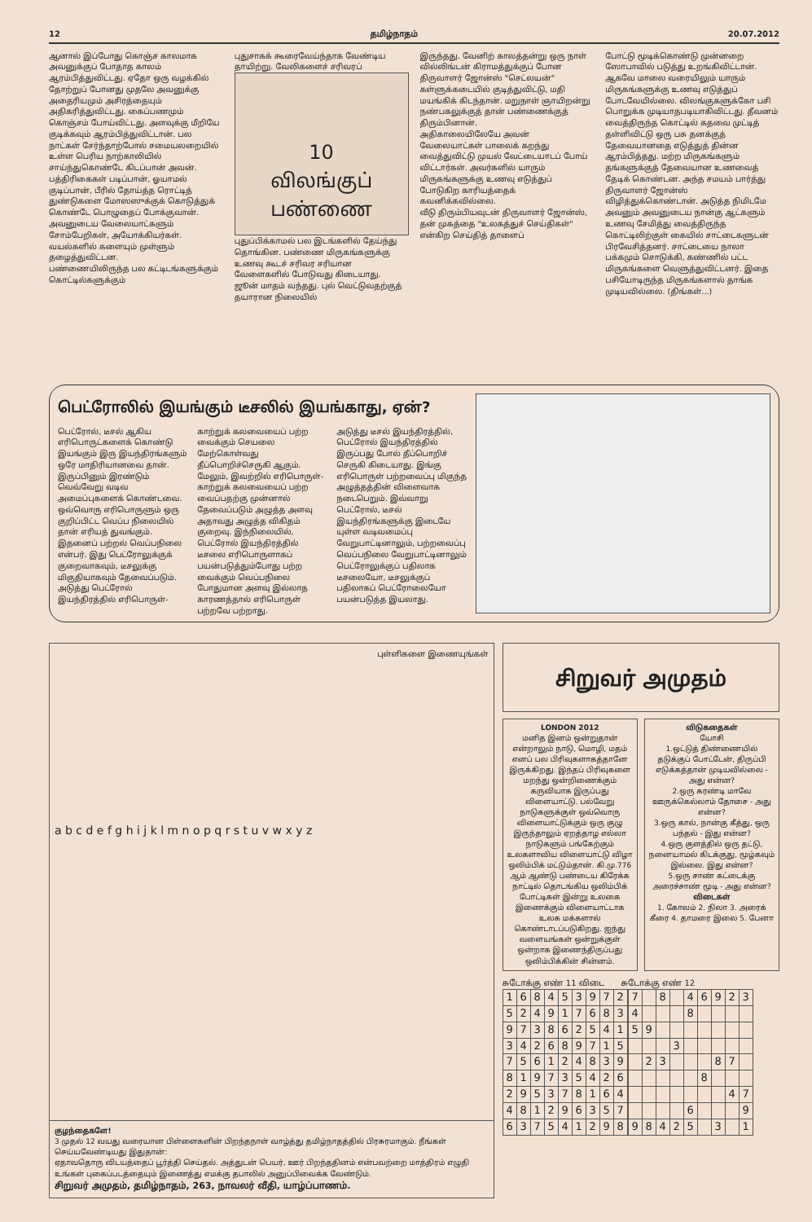12 தமிழ்நாதம் 20.07.2012
ஆனால் இப்போது கொஞ்ச காலமாக அவனுக்குப் போதாத காலம் ஆரம்பித்துவிட்டது. ஏதோ ஒரு வழக்கில் தோற்றுப் போனது முதலே அவனுக்கு அதைரியமும் அசிரத்தையும் அதிகரித்துவிட்டது. கைப்பணமும் கொஞ்சம் போய்விட்டது. அளவுக்கு மீறியே குடிக்கவும் ஆரம்பித்துவிட்டான். பல நாட்கள் சேர்ந்தாற்போல் சமையலறையில் உள்ள பெரிய நாற்காலியில் சாய்ந்துகொண்டே கிடப்பான் அவன்.
பத்திரிகைகள் படிப்பான், ஓயாமல் குடிப்பான், பீரில் தோய்த்த ரொட்டித் துண்டுகளை மோஸஸுக்குக் கொடுத்துக் கொண்டே பொழுதைப் போக்குவான். அவனுடைய வேலையாட்களும் சோம்பேறிகள், அயோக்கியர்கள். வயல்களில் களையும் முள்ளும் தழைத்துவிட்டன.
பண்ணையிலிருந்த பல கட்டிடங்களுக்கும் கொட்டில்களுக்கும்
புதுசாகக் கூரைவேய்ந்தாக வேண்டிய தாயிற்று. வேலிகளைச் சரிவரப்
10
விலங்குப் பண்ணை
புதுப்பிக்காமல் பல இடங்களில் தேய்ந்து தொங்கின. பண்ணை மிருகங்களுக்கு உணவு கூடச் சரிவர சரியான வேளைகளில் போடுவது கிடையாது.
ஜூன் மாதம் வந்தது. புல் வெட்டுவதற்குத் தயாரான நிலையில்
இருந்தது. வேனிற் காலத்தன்று ஒரு நாள் வில்லிங்டன் கிராமத்துக்குப் போன திருவாளர் ஜோன்ஸ் "செட்லயன்" கள்ளுக்கடையில் குடித்துவிட்டு, மதி மயங்கிக் கிடந்தான். மறுநாள் ஞாயிறன்று நண்பகலுக்குத் தான் பண்ணைக்குத் திரும்பினான்.
அதிகாலையிலேயே அவன் வேலையாட்கள் பாலைக் கறந்து வைத்துவிட்டு முயல் வேட்டையாடப் போய் விட்டார்கள். அவர்களில் யாரும் மிருகங்களுக்கு உணவு எடுத்துப் போடுகிற காரியத்தைக் கவனிக்கவில்லை.
வீடு திரும்பியவுடன் திருவாளர் ஜோன்ஸ், தன் முகத்தை "உலகத்துச் செய்திகள்" என்கிற செய்தித் தாளைப்
போட்டு மூடிக்கொண்டு முன்னறை ஸோபாவில் படுத்து உறங்கிவிட்டான்.
ஆகவே மாலை வரையிலும் யாரும் மிருகங்களுக்கு உணவு எடுத்துப் போடவேயில்லை. விலங்குகளுக்கோ பசி பொறுக்க முடியாதபடியாகிவிட்டது. தீவனம் வைத்திருந்த கொட்டில் கதவை முட்டித் தள்ளிவிட்டு ஒரு பசு தனக்குத் தேவையானதை எடுத்துத் தின்ன ஆரம்பித்தது. மற்ற மிருகங்களும் தங்களுக்குத் தேவையான உணவைத் தேடிக் கொண்டன. அந்த சமயம் பார்த்து திருவாளர் ஜோன்ஸ் விழித்துக்கொண்டான். அடுத்த நிமிடமே அவனும் அவனுடைய நான்கு ஆட்களும் உணவு சேமித்து வைத்திருந்த கொட்டிலிற்குள் கையில் சாட்டைகளுடன் பிரவேசித்தனர். சாட்டையை நாலா பக்கமும் சொடுக்கி, கண்ணில் பட்ட மிருகங்களை வெளுத்துவிட்டனர். இதை பசியோடிருந்த மிருகங்களால் தாங்க முடியவில்லை. (திங்கள்...)
பெட்ரோலில் இயங்கும் டீசலில் இயங்காது, ஏன்?
பெட்ரோல், டீசல் ஆகிய எரிபொருட்களைக் கொண்டு இயங்கும் இரு இயந்திரங்களும் ஒரே மாதிரியானவை தான். இருப்பினும் இரண்டும் வெவ்வேறு வடிவ அமைப்புகளைக் கொண்டவை. ஒவ்வொரு எரிபொருளும் ஒரு குறிப்பிட்ட வெப்ப நிலையில் தான் எரியத் துவங்கும். இதனைப் பற்றல் வெப்பநிலை என்பர். இது பெட்ரோலுக்குக் குறைவாகவும், டீசலுக்கு மிகுதியாகவும் தேவைப்படும்.
அடுத்து பெட்ரோல் இயந்திரத்தில் எரிபொருள்-
காற்றுக் கலவையைப் பற்ற வைக்கும் செயலை மேற்கொள்வது தீப்பொறிச்செருகி ஆகும். மேலும், இவற்றில் எரிபொருள்-காற்றுக் கலவையைப் பற்ற வைப்பதற்கு முன்னால் தேவைப்படும் அழுத்த அளவு அதாவது அழுத்த விகிதம் குறைவு. இந்நிலையில், பெட்ரோல் இயந்திரத்தில் டீசலை எரிபொருளாகப் பயன்படுத்தும்போது பற்ற வைக்கும் வெப்பநிலை போதுமான அளவு இல்லாத காரணத்தால் எரிபொருள் பற்றவே பற்றாது.
அடுத்து டீசல் இயந்திரத்தில், பெட்ரோல் இயந்திரத்தில் இருப்பது போல் தீப்பொறிச் செருகி கிடையாது. இங்கு எரிபொருள் பற்றவைப்பு மிகுந்த அழுத்தத்தின் விளைவாக நடைபெறும். இவ்வாறு பெட்ரோல், டீசல் இயந்திரங்களுக்கு இடையே யுள்ள வடிவமைப்பு வேறுபாட்டினாலும், பற்றவைப்பு வெப்பநிலை வேறுபாட்டினாலும் பெட்ரோலுக்குப் பதிலாக டீசலையோ, டீசலுக்குப் பதிலாகப் பெட்ரோலையோ பயன்படுத்த இயலாது.
புள்ளிகளை இணையுங்கள்
a b c d e f g h i j k l m n o p q r s t u v w x y z
குழந்தைகளே!
3 முதல் 12 வயது வரையான பிள்ளைகளின் பிறந்தநாள் வாழ்த்து தமிழ்நாதத்தில் பிரசுரமாகும். நீங்கள் செய்யவேண்டியது இதுதான்:
ஏதாவதொரு விடயத்தைப் பூர்த்தி செய்தல். அத்துடன் பெயர், ஊர் பிறந்ததினம் என்பவற்றை மாத்திரம் எழுதி உங்கள் புகைப்படத்தையும் இணைத்து எமக்கு தபாலில் அனுப்பிவைக்க வேண்டும்.
சிறுவர் அமுதம், தமிழ்நாதம், 263, நாவலர் வீதி, யாழ்ப்பாணம்.
சிறுவர் அமுதம்
LONDON 2012
மனித இனம் ஒன்றுதான் என்றாலும் நாடு, மொழி, மதம் எனப் பல பிரிவுகளாகத்தானே இருக்கிறது. இந்தப் பிரிவுகளை மறந்து ஒன்றிணைக்கும் கருவியாக இருப்பது விளையாட்டு. பல்வேறு நாடுகளுக்குள் ஒவ்வொரு விளையாட்டுக்கும் ஒரு குழு இருந்தாலும் ஏறத்தாழ எல்லா நாடுகளும் பங்கேற்கும் உலகளாவிய விளையாட்டு விழா ஒலிம்பிக் மட்டும்தான். கி.மு.776 ஆம் ஆண்டு பண்டைய கிரேக்க நாட்டில் தொடங்கிய ஒலிம்பிக் போட்டிகள் இன்று உலகை இணைக்கும் விளையாட்டாக உலக மக்களால் கொண்டாடப்படுகிறது. ஐந்து வளையங்கள் ஒன்றுக்குள் ஒன்றாக இணைந்திருப்பது ஒலிம்பிக்கின் சின்னம்.
விடுகதைகள்
யோசி
1.ஒட்டுத் திண்ணையில் தடுக்குப் போட்டேன், திருப்பி எடுக்கத்தான் முடியவில்லை - அது என்ன?
2.ஒரு கரண்டி மாவே ஊருக்கெல்லாம் தோசை - அது என்ன?
3.ஒரு கால், நான்கு கீத்து, ஒரு பந்தல் - இது என்ன?
4.ஒரு குளத்தில் ஒரு தட்டு, நனையாமல் கிடக்குது, மூழ்கவும் இல்லை. இது என்ன?
5.ஒரு சாண் கட்டைக்கு அரைச்சாண் மூடி - அது என்ன?
விடைகள்
1. கோலம் 2. நிலா 3. அரைக் கீரை 4. தாமரை இலை 5. பேனா
சுடோக்கு எண் 11 விடை சுடோக்கு எண் 12
| 1 | 6 | 8 | 4 | 5 | 3 | 9 | 7 | 2 |
| 5 | 2 | 4 | 9 | 1 | 7 | 6 | 8 | 3 |
| 9 | 7 | 3 | 8 | 6 | 2 | 5 | 4 | 1 |
| 3 | 4 | 2 | 6 | 8 | 9 | 7 | 1 | 5 |
| 7 | 5 | 6 | 1 | 2 | 4 | 8 | 3 | 9 |
| 8 | 1 | 9 | 7 | 3 | 5 | 4 | 2 | 6 |
| 2 | 9 | 5 | 3 | 7 | 8 | 1 | 6 | 4 |
| 4 | 8 | 1 | 2 | 9 | 6 | 3 | 5 | 7 |
| 6 | 3 | 7 | 5 | 4 | 1 | 2 | 9 | 8 |
| 7 | | 8 | | 4 | 6 | 9 | 2 | 3 |
| 4 | | | | 8 | | | | |
| 5 | 9 | | | | | | | |
| | | | 3 | | | | | |
| | 2 | 3 | | | | 8 | 7 | |
| | | | | | 8 | | | |
| | | | | | | | 4 | 7 |
| | | | | 6 | | | | 9 |
| 9 | 8 | 4 | 2 | 5 | | 3 | | 1 |